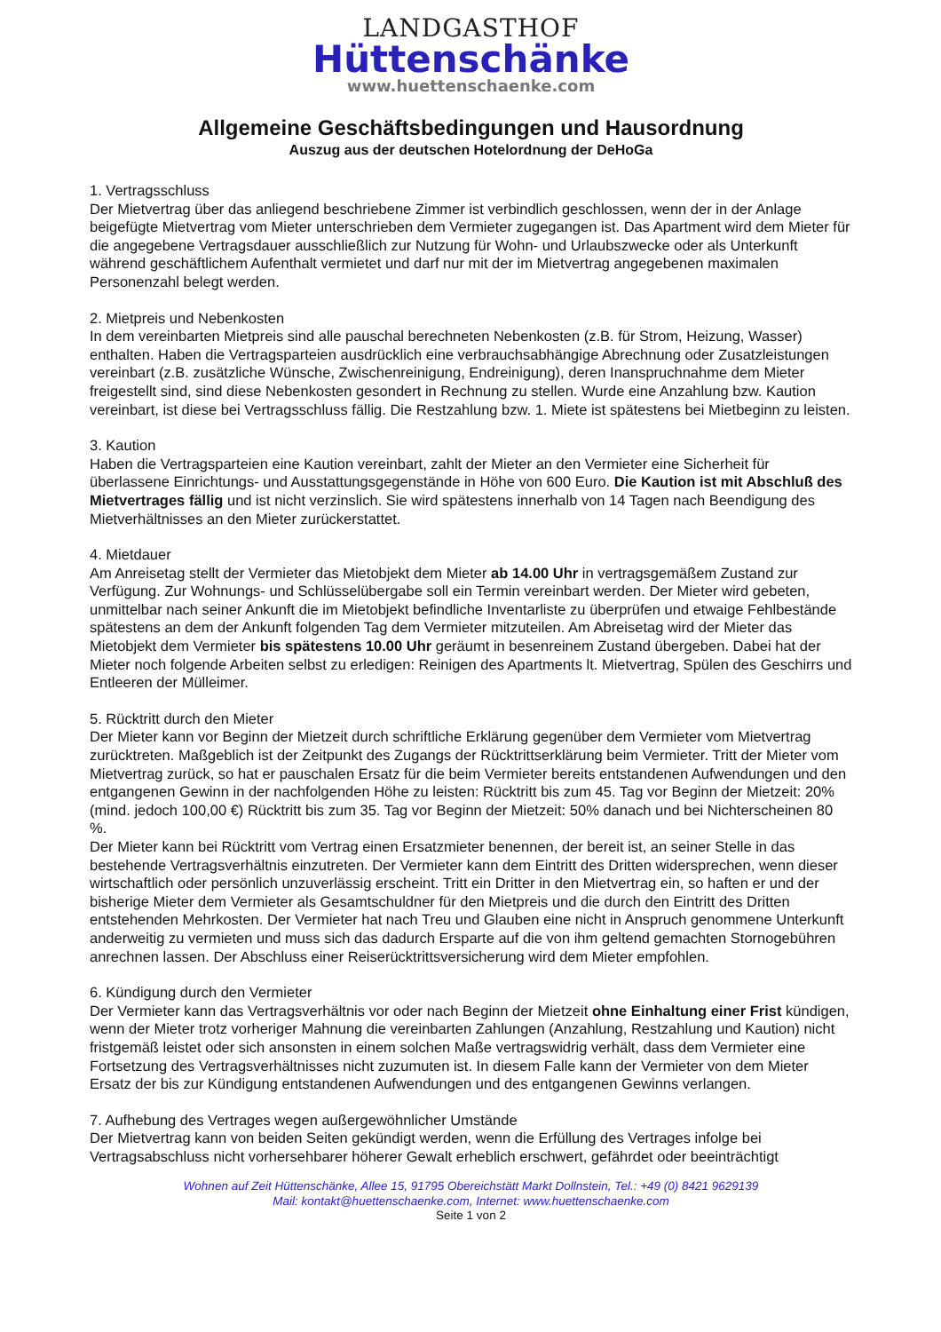LANDGASTHOF
Hüttenschänke
www.huettenschaenke.com
Allgemeine Geschäftsbedingungen und Hausordnung
Auszug aus der deutschen Hotelordnung der DeHoGa
1. Vertragsschluss
Der Mietvertrag über das anliegend beschriebene Zimmer ist verbindlich geschlossen, wenn der in der Anlage beigefügte Mietvertrag vom Mieter unterschrieben dem Vermieter zugegangen ist. Das Apartment wird dem Mieter für die angegebene Vertragsdauer ausschließlich zur Nutzung für Wohn- und Urlaubszwecke oder als Unterkunft während geschäftlichem Aufenthalt vermietet und darf nur mit der im Mietvertrag angegebenen maximalen Personenzahl belegt werden.
2. Mietpreis und Nebenkosten
In dem vereinbarten Mietpreis sind alle pauschal berechneten Nebenkosten (z.B. für Strom, Heizung, Wasser) enthalten. Haben die Vertragsparteien ausdrücklich eine verbrauchsabhängige Abrechnung oder Zusatzleistungen vereinbart (z.B. zusätzliche Wünsche, Zwischenreinigung, Endreinigung), deren Inanspruchnahme dem Mieter freigestellt sind, sind diese Nebenkosten gesondert in Rechnung zu stellen. Wurde eine Anzahlung bzw. Kaution vereinbart, ist diese bei Vertragsschluss fällig. Die Restzahlung bzw. 1. Miete ist spätestens bei Mietbeginn zu leisten.
3. Kaution
Haben die Vertragsparteien eine Kaution vereinbart, zahlt der Mieter an den Vermieter eine Sicherheit für überlassene Einrichtungs- und Ausstattungsgegenstände in Höhe von 600 Euro. Die Kaution ist mit Abschluß des Mietvertrages fällig und ist nicht verzinslich. Sie wird spätestens innerhalb von 14 Tagen nach Beendigung des Mietverhältnisses an den Mieter zurückerstattet.
4. Mietdauer
Am Anreisetag stellt der Vermieter das Mietobjekt dem Mieter ab 14.00 Uhr in vertragsgemäßem Zustand zur Verfügung. Zur Wohnungs- und Schlüsselübergabe soll ein Termin vereinbart werden. Der Mieter wird gebeten, unmittelbar nach seiner Ankunft die im Mietobjekt befindliche Inventarliste zu überprüfen und etwaige Fehlbestände spätestens an dem der Ankunft folgenden Tag dem Vermieter mitzuteilen. Am Abreisetag wird der Mieter das Mietobjekt dem Vermieter bis spätestens 10.00 Uhr geräumt in besenreinem Zustand übergeben. Dabei hat der Mieter noch folgende Arbeiten selbst zu erledigen: Reinigen des Apartments lt. Mietvertrag, Spülen des Geschirrs und Entleeren der Mülleimer.
5. Rücktritt durch den Mieter
Der Mieter kann vor Beginn der Mietzeit durch schriftliche Erklärung gegenüber dem Vermieter vom Mietvertrag zurücktreten. Maßgeblich ist der Zeitpunkt des Zugangs der Rücktrittserklärung beim Vermieter. Tritt der Mieter vom Mietvertrag zurück, so hat er pauschalen Ersatz für die beim Vermieter bereits entstandenen Aufwendungen und den entgangenen Gewinn in der nachfolgenden Höhe zu leisten: Rücktritt bis zum 45. Tag vor Beginn der Mietzeit: 20% (mind. jedoch 100,00 €) Rücktritt bis zum 35. Tag vor Beginn der Mietzeit: 50% danach und bei Nichterscheinen 80 %.
Der Mieter kann bei Rücktritt vom Vertrag einen Ersatzmieter benennen, der bereit ist, an seiner Stelle in das bestehende Vertragsverhältnis einzutreten. Der Vermieter kann dem Eintritt des Dritten widersprechen, wenn dieser wirtschaftlich oder persönlich unzuverlässig erscheint. Tritt ein Dritter in den Mietvertrag ein, so haften er und der bisherige Mieter dem Vermieter als Gesamtschuldner für den Mietpreis und die durch den Eintritt des Dritten entstehenden Mehrkosten. Der Vermieter hat nach Treu und Glauben eine nicht in Anspruch genommene Unterkunft anderweitig zu vermieten und muss sich das dadurch Ersparte auf die von ihm geltend gemachten Stornogebühren anrechnen lassen. Der Abschluss einer Reiserücktrittsversicherung wird dem Mieter empfohlen.
6. Kündigung durch den Vermieter
Der Vermieter kann das Vertragsverhältnis vor oder nach Beginn der Mietzeit ohne Einhaltung einer Frist kündigen, wenn der Mieter trotz vorheriger Mahnung die vereinbarten Zahlungen (Anzahlung, Restzahlung und Kaution) nicht fristgemäß leistet oder sich ansonsten in einem solchen Maße vertragswidrig verhält, dass dem Vermieter eine Fortsetzung des Vertragsverhältnisses nicht zuzumuten ist. In diesem Falle kann der Vermieter von dem Mieter Ersatz der bis zur Kündigung entstandenen Aufwendungen und des entgangenen Gewinns verlangen.
7. Aufhebung des Vertrages wegen außergewöhnlicher Umstände
Der Mietvertrag kann von beiden Seiten gekündigt werden, wenn die Erfüllung des Vertrages infolge bei Vertragsabschluss nicht vorhersehbarer höherer Gewalt erheblich erschwert, gefährdet oder beeinträchtigt
Wohnen auf Zeit Hüttenschänke, Allee 15, 91795 Obereichstätt Markt Dollnstein, Tel.: +49 (0) 8421 9629139
Mail: kontakt@huettenschaenke.com, Internet: www.huettenschaenke.com
Seite 1 von 2